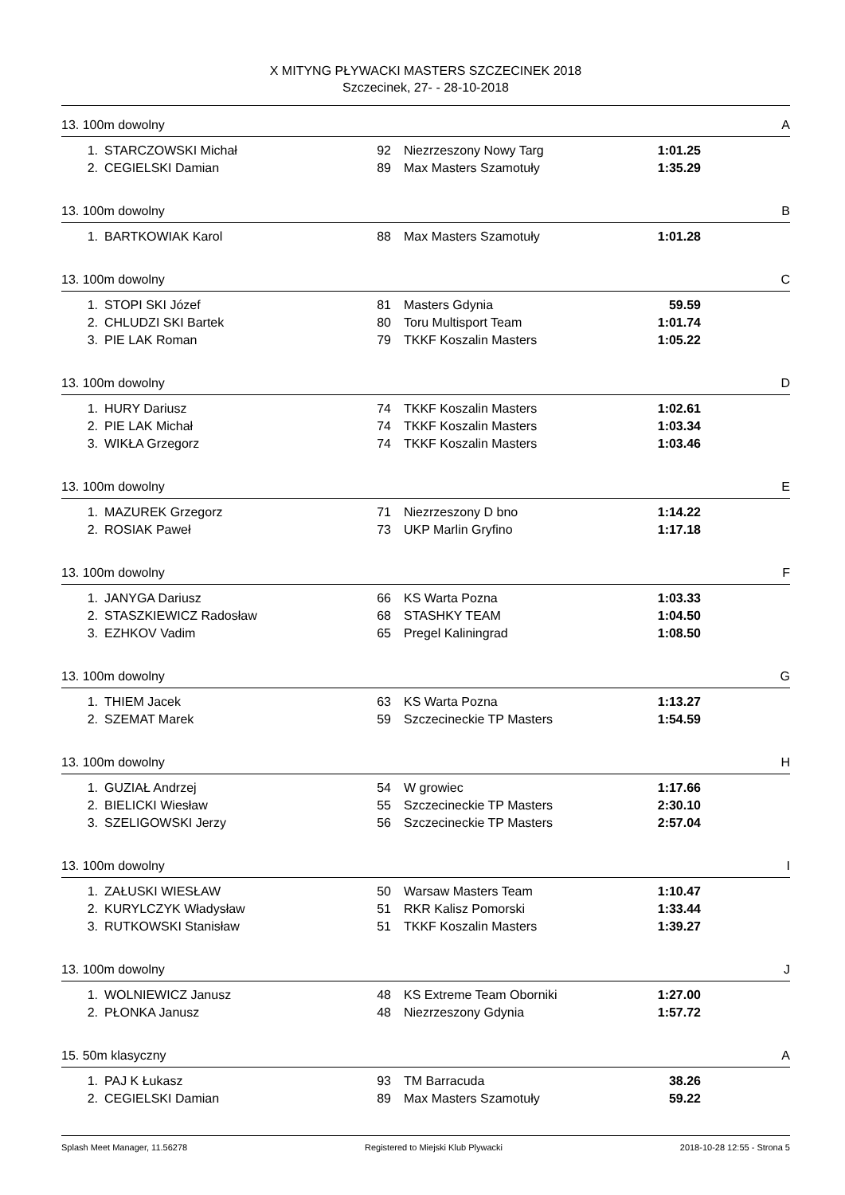X MITYNG PŁYWACKI MASTERS SZCZECINEK 2018
Szczecinek, 27- - 28-10-2018
13. 100m dowolny A
| 1. | STARCZOWSKI Michał | 92 | Niezrzeszony Nowy Targ | 1:01.25 | |
| 2. | CEGIELSKI Damian | 89 | Max Masters Szamotuły | 1:35.29 | |
13. 100m dowolny B
| 1. | BARTKOWIAK Karol | 88 | Max Masters Szamotuły | 1:01.28 | |
13. 100m dowolny C
| 1. | STOPI SKI Józef | 81 | Masters Gdynia | 59.59 | |
| 2. | CHLUDZI SKI Bartek | 80 | Toru Multisport Team | 1:01.74 | |
| 3. | PIE LAK Roman | 79 | TKKF Koszalin Masters | 1:05.22 | |
13. 100m dowolny D
| 1. | HURY Dariusz | 74 | TKKF Koszalin Masters | 1:02.61 | |
| 2. | PIE LAK Michał | 74 | TKKF Koszalin Masters | 1:03.34 | |
| 3. | WIKŁA Grzegorz | 74 | TKKF Koszalin Masters | 1:03.46 | |
13. 100m dowolny E
| 1. | MAZUREK Grzegorz | 71 | Niezrzeszony D bno | 1:14.22 | |
| 2. | ROSIAK Paweł | 73 | UKP Marlin Gryfino | 1:17.18 | |
13. 100m dowolny F
| 1. | JANYGA Dariusz | 66 | KS Warta Pozna | 1:03.33 | |
| 2. | STASZKIEWICZ Radosław | 68 | STASHKY TEAM | 1:04.50 | |
| 3. | EZHKOV Vadim | 65 | Pregel Kaliningrad | 1:08.50 | |
13. 100m dowolny G
| 1. | THIEM Jacek | 63 | KS Warta Pozna | 1:13.27 | |
| 2. | SZEMAT Marek | 59 | Szczecineckie TP Masters | 1:54.59 | |
13. 100m dowolny H
| 1. | GUZIAŁ Andrzej | 54 | W growiec | 1:17.66 | |
| 2. | BIELICKI Wiesław | 55 | Szczecineckie TP Masters | 2:30.10 | |
| 3. | SZELIGOWSKI Jerzy | 56 | Szczecineckie TP Masters | 2:57.04 | |
13. 100m dowolny I
| 1. | ZAŁUSKI WIESŁAW | 50 | Warsaw Masters Team | 1:10.47 | |
| 2. | KURYLCZYK Władysław | 51 | RKR Kalisz Pomorski | 1:33.44 | |
| 3. | RUTKOWSKI Stanisław | 51 | TKKF Koszalin Masters | 1:39.27 | |
13. 100m dowolny J
| 1. | WOLNIEWICZ Janusz | 48 | KS Extreme Team Oborniki | 1:27.00 | |
| 2. | PŁONKA Janusz | 48 | Niezrzeszony Gdynia | 1:57.72 | |
15. 50m klasyczny A
| 1. | PAJ K Łukasz | 93 | TM Barracuda | 38.26 | |
| 2. | CEGIELSKI Damian | 89 | Max Masters Szamotuły | 59.22 | |
Splash Meet Manager, 11.56278 Registered to Miejski Klub Plywacki 2018-10-28 12:55 - Strona 5